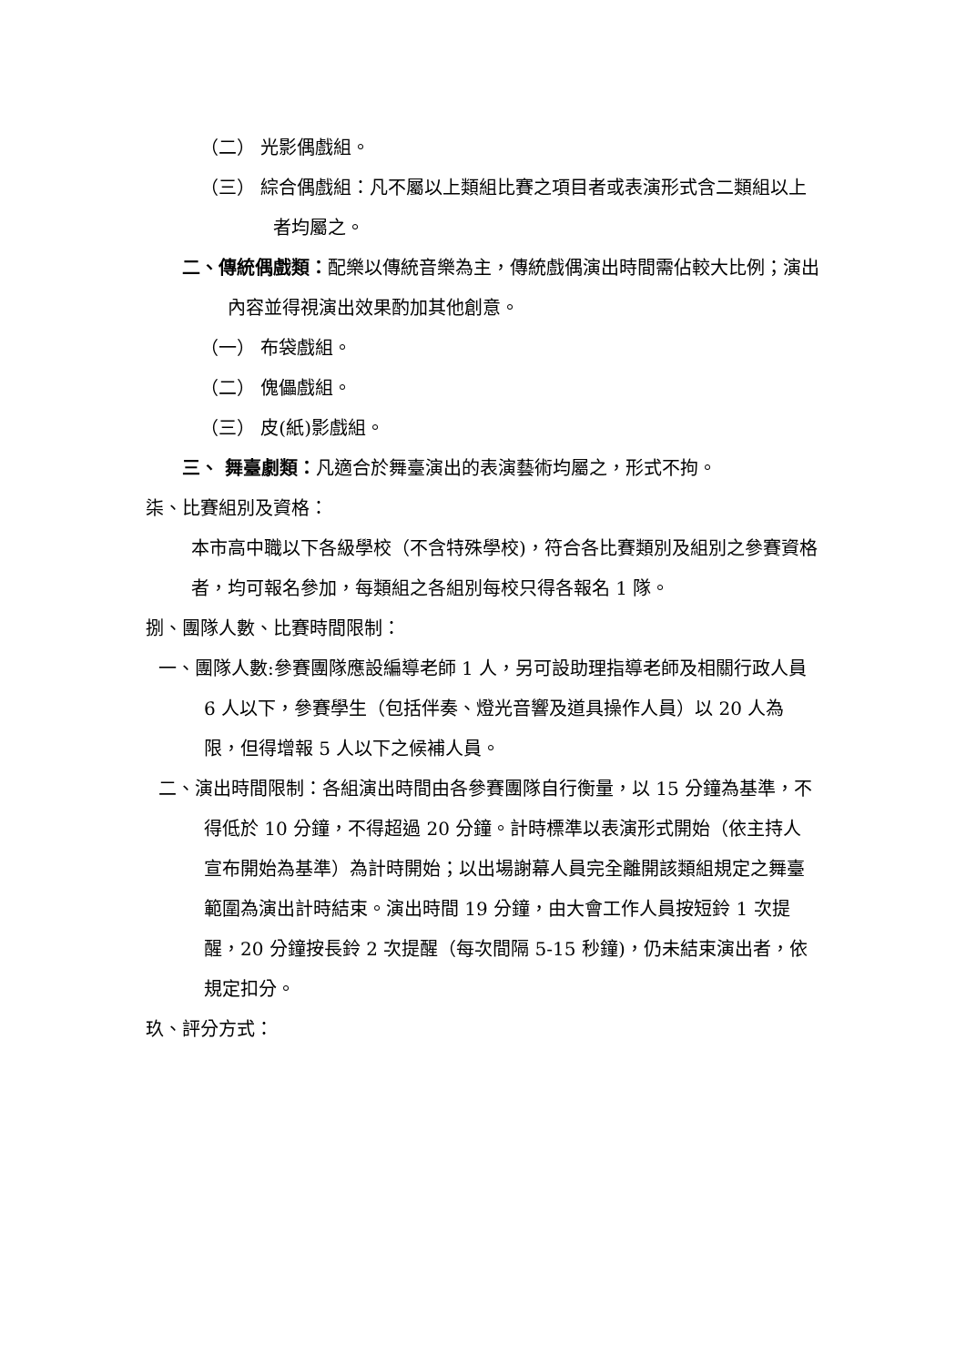（二） 光影偶戲組。
（三） 綜合偶戲組：凡不屬以上類組比賽之項目者或表演形式含二類組以上者均屬之。
二、傳統偶戲類：配樂以傳統音樂為主，傳統戲偶演出時間需佔較大比例；演出內容並得視演出效果酌加其他創意。
（一） 布袋戲組。
（二） 傀儡戲組。
（三） 皮(紙)影戲組。
三、 舞臺劇類：凡適合於舞臺演出的表演藝術均屬之，形式不拘。
柒、比賽組別及資格：
本市高中職以下各級學校（不含特殊學校)，符合各比賽類別及組別之參賽資格者，均可報名參加，每類組之各組別每校只得各報名 1 隊。
捌、團隊人數、比賽時間限制：
一、團隊人數:參賽團隊應設編導老師 1 人，另可設助理指導老師及相關行政人員 6 人以下，參賽學生（包括伴奏、燈光音響及道具操作人員）以 20 人為限，但得增報 5 人以下之候補人員。
二、演出時間限制：各組演出時間由各參賽團隊自行衡量，以 15 分鐘為基準，不得低於 10 分鐘，不得超過 20 分鐘。計時標準以表演形式開始（依主持人宣布開始為基準）為計時開始；以出場謝幕人員完全離開該類組規定之舞臺範圍為演出計時結束。演出時間 19 分鐘，由大會工作人員按短鈴 1 次提醒，20 分鐘按長鈴 2 次提醒（每次間隔 5-15 秒鐘)，仍未結束演出者，依規定扣分。
玖、評分方式：